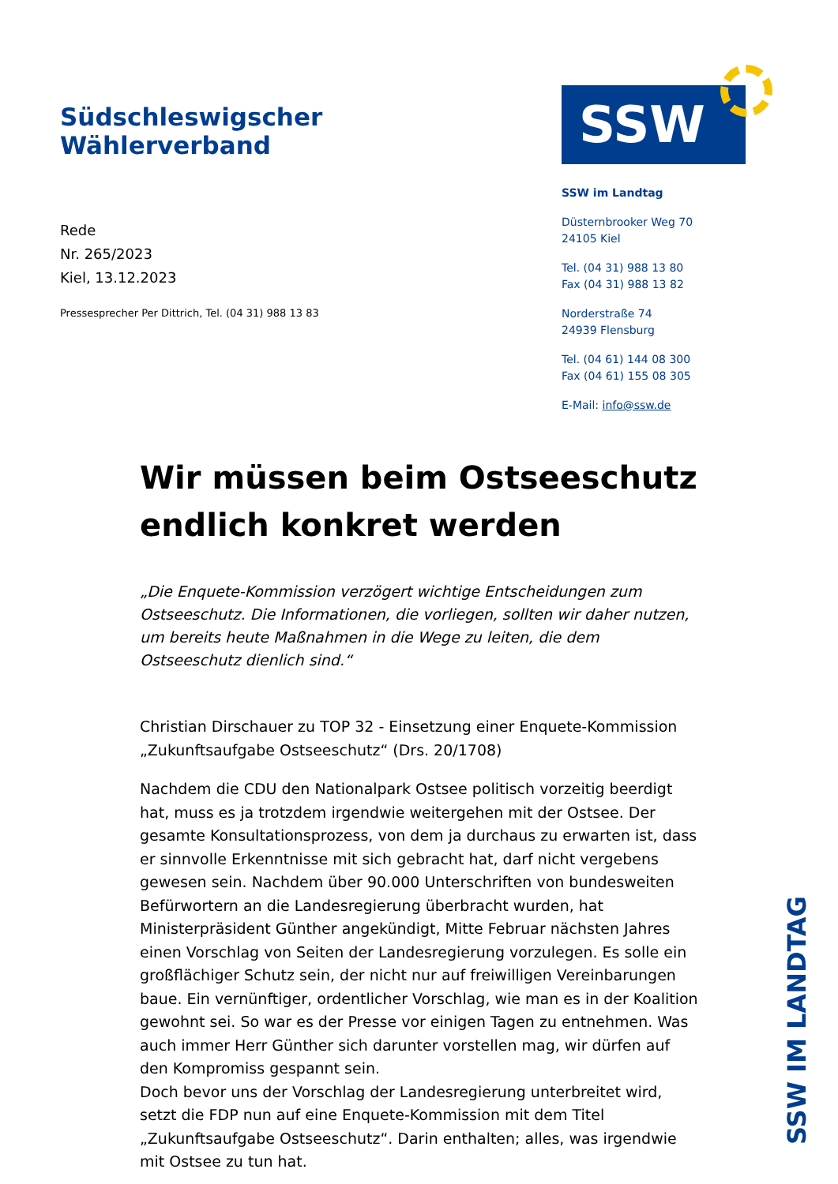Südschleswigscher Wählerverband
Rede
Nr. 265/2023
Kiel, 13.12.2023
Pressesprecher Per Dittrich, Tel. (04 31) 988 13 83
SSW
SSW im Landtag
Düsternbrooker Weg 70
24105 Kiel
Tel. (04 31) 988 13 80
Fax (04 31) 988 13 82
Norderstraße 74
24939 Flensburg
Tel. (04 61) 144 08 300
Fax (04 61) 155 08 305
E-Mail: info@ssw.de
Wir müssen beim Ostseeschutz endlich konkret werden
„Die Enquete-Kommission verzögert wichtige Entscheidungen zum Ostseeschutz. Die Informationen, die vorliegen, sollten wir daher nutzen, um bereits heute Maßnahmen in die Wege zu leiten, die dem Ostseeschutz dienlich sind.“
Christian Dirschauer zu TOP 32 - Einsetzung einer Enquete-Kommission „Zukunftsaufgabe Ostseeschutz“ (Drs. 20/1708)
Nachdem die CDU den Nationalpark Ostsee politisch vorzeitig beerdigt hat, muss es ja trotzdem irgendwie weitergehen mit der Ostsee. Der gesamte Konsultationsprozess, von dem ja durchaus zu erwarten ist, dass er sinnvolle Erkenntnisse mit sich gebracht hat, darf nicht vergebens gewesen sein. Nachdem über 90.000 Unterschriften von bundesweiten Befürwortern an die Landesregierung überbracht wurden, hat Ministerpräsident Günther angekündigt, Mitte Februar nächsten Jahres einen Vorschlag von Seiten der Landesregierung vorzulegen. Es solle ein großflächiger Schutz sein, der nicht nur auf freiwilligen Vereinbarungen baue. Ein vernünftiger, ordentlicher Vorschlag, wie man es in der Koalition gewohnt sei. So war es der Presse vor einigen Tagen zu entnehmen. Was auch immer Herr Günther sich darunter vorstellen mag, wir dürfen auf den Kompromiss gespannt sein.
Doch bevor uns der Vorschlag der Landesregierung unterbreitet wird, setzt die FDP nun auf eine Enquete-Kommission mit dem Titel „Zukunftsaufgabe Ostseeschutz“. Darin enthalten; alles, was irgendwie mit Ostsee zu tun hat.
SSW IM LANDTAG